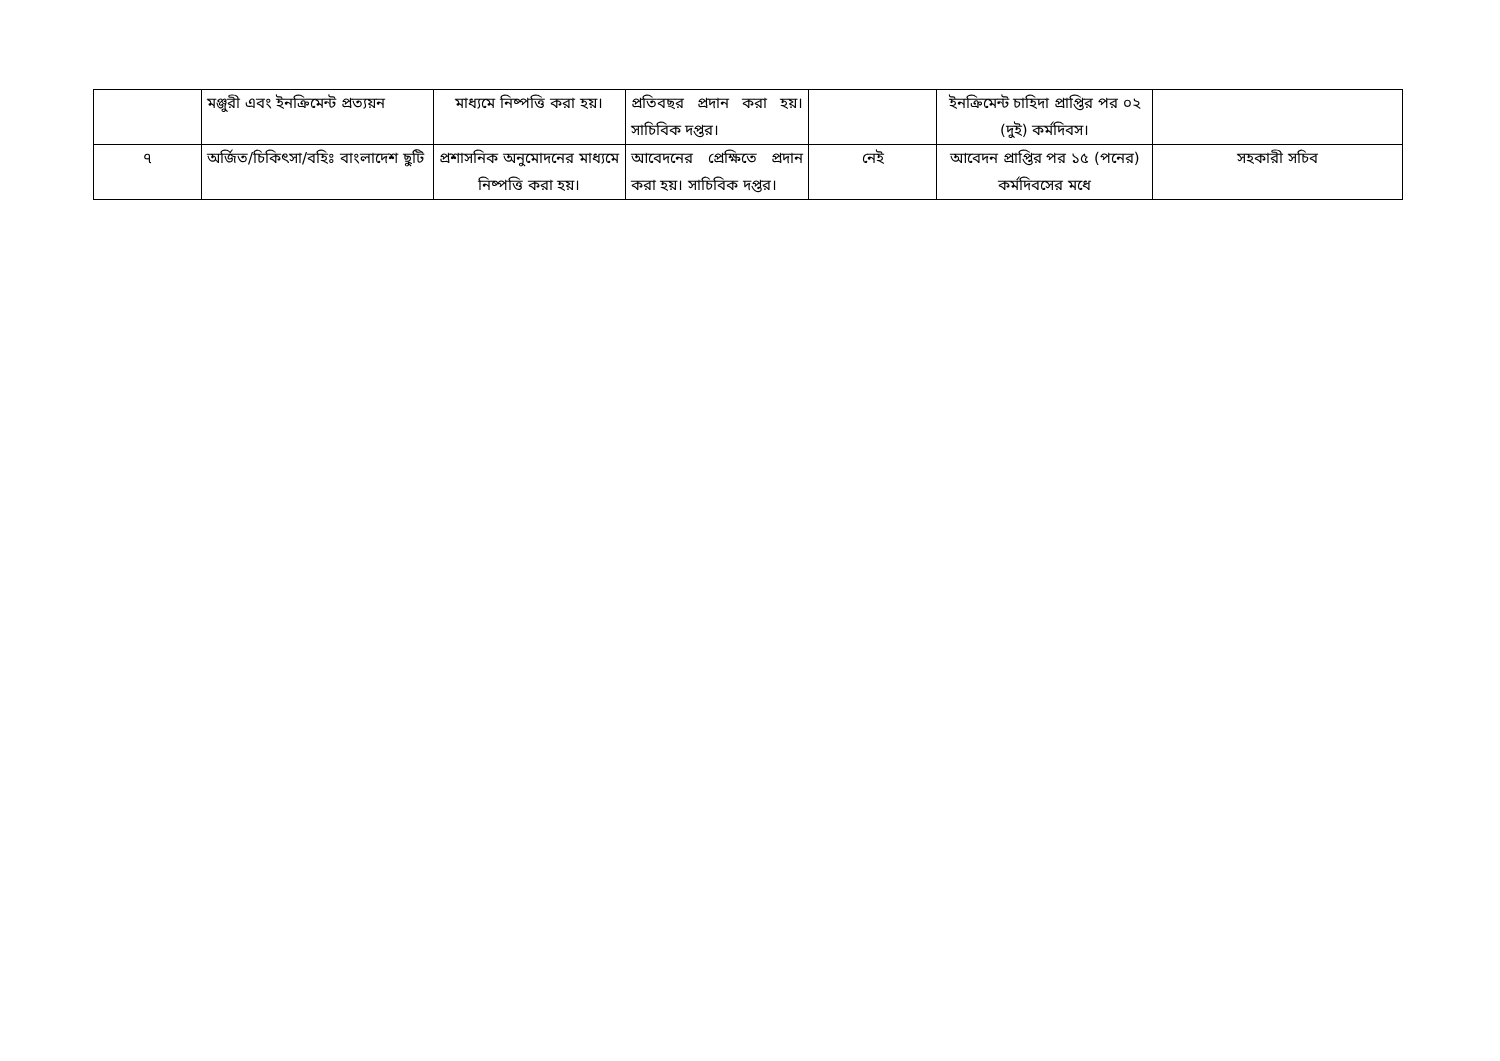| | মঞ্জুরী এবং ইনক্রিমেন্ট প্রত্যয়ন | মাধ্যমে নিষ্পত্তি করা হয়। | প্রতিবছর প্রদান করা হয়। সাচিবিক দপ্তর। | | ইনক্রিমেন্ট চাহিদা প্রাপ্তির পর ০২ (দুই) কর্মদিবস। | |
| ৭ | অর্জিত/চিকিৎসা/বহিঃ বাংলাদেশ ছুটি | প্রশাসনিক অনুমোদনের মাধ্যমে নিষ্পত্তি করা হয়। | আবেদনের প্রেক্ষিতে প্রদান করা হয়। সাচিবিক দপ্তর। | নেই | আবেদন প্রাপ্তির পর ১৫ (পনের) কর্মদিবসের মধে | সহকারী সচিব |